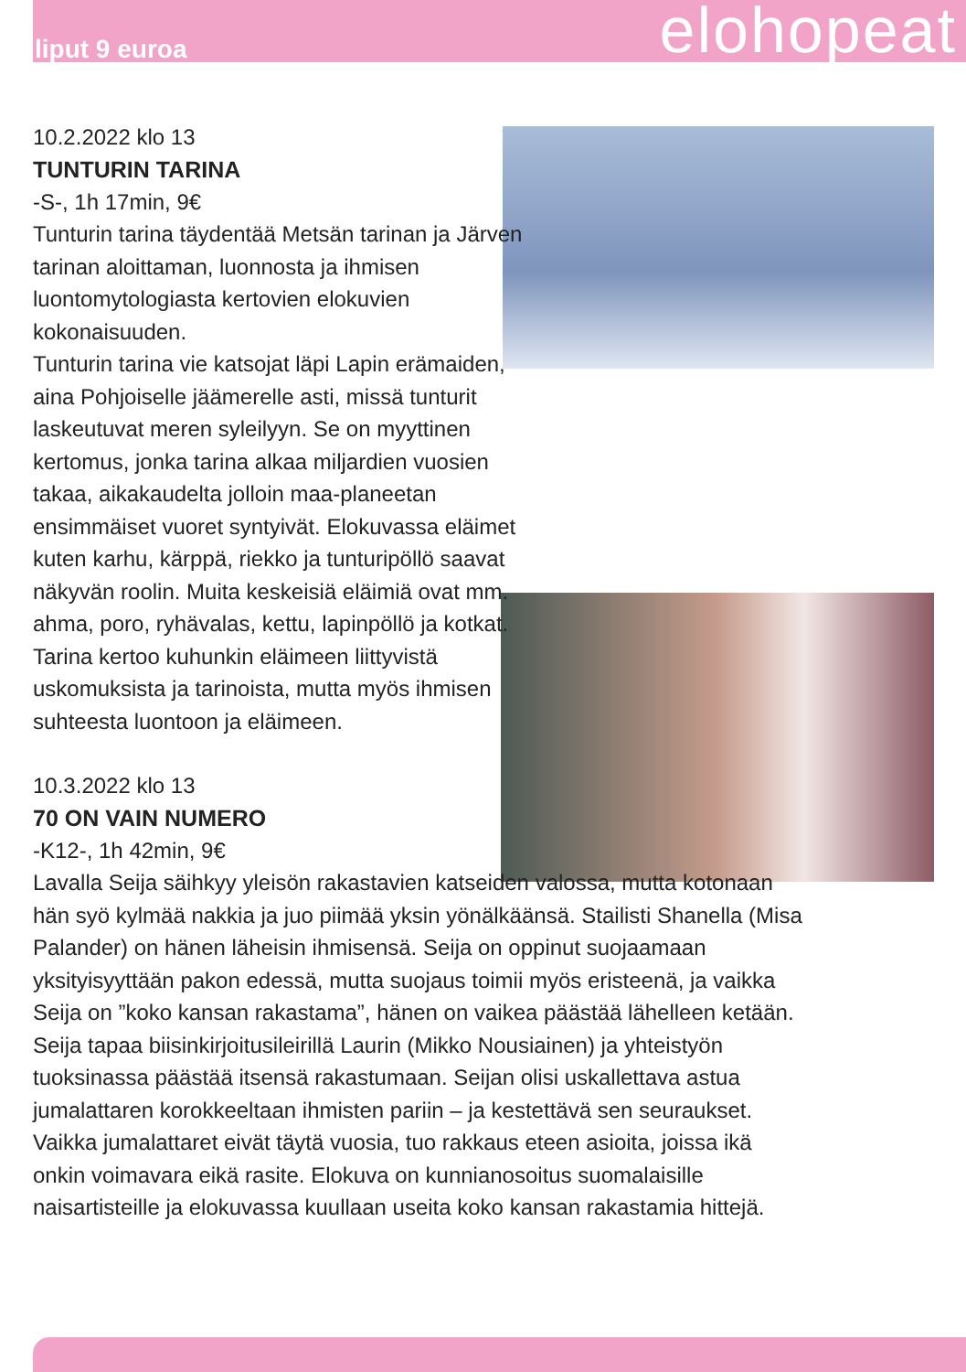liput 9 euroa elohopeat
10.2.2022 klo 13
TUNTURIN TARINA
-S-, 1h 17min, 9€
Tunturin tarina täydentää Metsän tarinan ja Järven tarinan aloittaman, luonnosta ja ihmisen luontomytologiasta kertovien elokuvien kokonaisuuden.
Tunturin tarina vie katsojat läpi Lapin erämaiden, aina Pohjoiselle jäämerelle asti, missä tunturit laskeutuvat meren syleilyyn. Se on myyttinen kertomus, jonka tarina alkaa miljardien vuosien takaa, aikakaudelta jolloin maa-planeetan ensimmäiset vuoret syntyivät. Elokuvassa eläimet kuten karhu, kärppä, riekko ja tunturipöllö saavat näkyvän roolin. Muita keskeisiä eläimiä ovat mm. ahma, poro, ryhävalas, kettu, lapinpöllö ja kotkat. Tarina kertoo kuhunkin eläimeen liittyvistä uskomuksista ja tarinoista, mutta myös ihmisen suhteesta luontoon ja eläimeen.
10.3.2022 klo 13
70 ON VAIN NUMERO
-K12-, 1h 42min, 9€
Lavalla Seija säihkyy yleisön rakastavien katseiden valossa, mutta kotonaan hän syö kylmää nakkia ja juo piimää yksin yönälkäänsä. Stailisti Shanella (Misa Palander) on hänen läheisin ihmisensä. Seija on oppinut suojaamaan yksityisyyttään pakon edessä, mutta suojaus toimii myös eristeenä, ja vaikka Seija on ”koko kansan rakastama”, hänen on vaikea päästää lähelleen ketään. Seija tapaa biisinkirjoitusileirillä Laurin (Mikko Nousiainen) ja yhteistyön tuoksinassa päästää itsensä rakastumaan. Seijan olisi uskallettava astua jumalattaren korokkeeltaan ihmisten pariin – ja kestettävä sen seuraukset. Vaikka jumalattaret eivät täytä vuosia, tuo rakkaus eteen asioita, joissa ikä onkin voimavara eikä rasite. Elokuva on kunnianosoitus suomalaisille naisartisteille ja elokuvassa kuullaan useita koko kansan rakastamia hittejä.